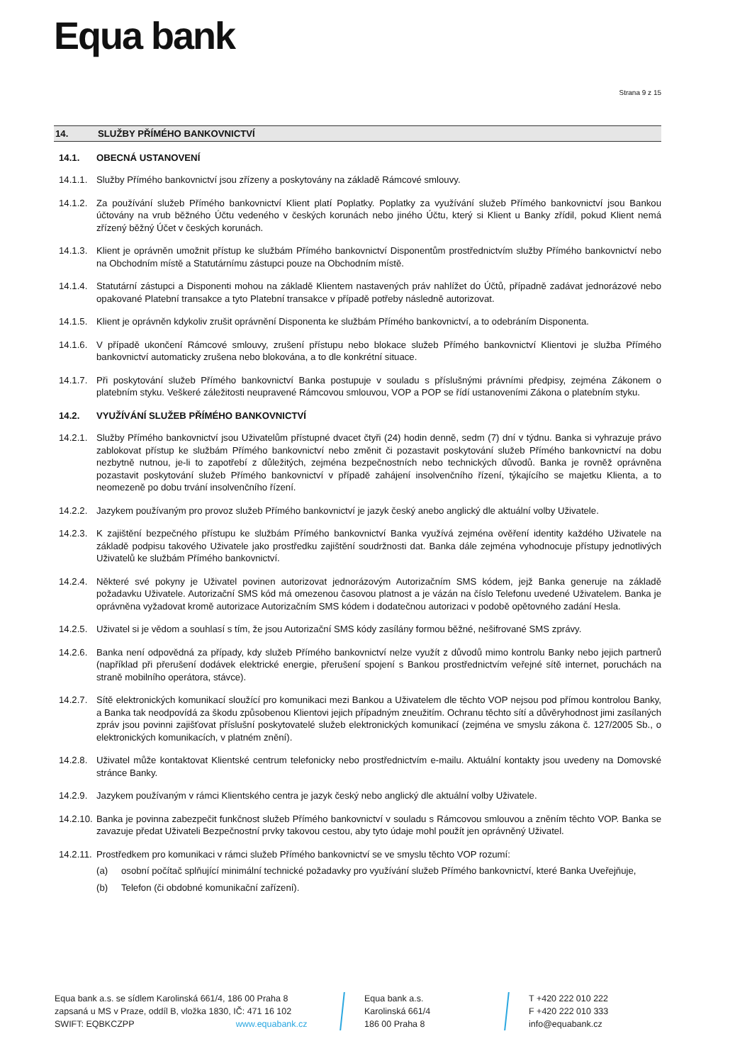Equa bank
Strana 9 z 15
14. SLUŽBY PŘÍMÉHO BANKOVNICTVÍ
14.1. OBECNÁ USTANOVENÍ
14.1.1.
Služby Přímého bankovnictví jsou zřízeny a poskytovány na základě Rámcové smlouvy.
14.1.2.
Za používání služeb Přímého bankovnictví Klient platí Poplatky. Poplatky za využívání služeb Přímého bankovnictví jsou Bankou účtovány na vrub běžného Účtu vedeného v českých korunách nebo jiného Účtu, který si Klient u Banky zřídil, pokud Klient nemá zřízený běžný Účet v českých korunách.
14.1.3.
Klient je oprávněn umožnit přístup ke službám Přímého bankovnictví Disponentům prostřednictvím služby Přímého bankovnictví nebo na Obchodním místě a Statutárnímu zástupci pouze na Obchodním místě.
14.1.4.
Statutární zástupci a Disponenti mohou na základě Klientem nastavených práv nahlížet do Účtů, případně zadávat jednorázové nebo opakované Platební transakce a tyto Platební transakce v případě potřeby následně autorizovat.
14.1.5.
Klient je oprávněn kdykoliv zrušit oprávnění Disponenta ke službám Přímého bankovnictví, a to odebráním Disponenta.
14.1.6.
V případě ukončení Rámcové smlouvy, zrušení přístupu nebo blokace služeb Přímého bankovnictví Klientovi je služba Přímého bankovnictví automaticky zrušena nebo blokována, a to dle konkrétní situace.
14.1.7.
Při poskytování služeb Přímého bankovnictví Banka postupuje v souladu s příslušnými právními předpisy, zejména Zákonem o platebním styku. Veškeré záležitosti neupravené Rámcovou smlouvou, VOP a POP se řídí ustanoveními Zákona o platebním styku.
14.2. VYUŽÍVÁNÍ SLUŽEB PŘÍMÉHO BANKOVNICTVÍ
14.2.1.
Služby Přímého bankovnictví jsou Uživatelům přístupné dvacet čtyři (24) hodin denně, sedm (7) dní v týdnu. Banka si vyhrazuje právo zablokovat přístup ke službám Přímého bankovnictví nebo změnit či pozastavit poskytování služeb Přímého bankovnictví na dobu nezbytně nutnou, je-li to zapotřebí z důležitých, zejména bezpečnostních nebo technických důvodů. Banka je rovněž oprávněna pozastavit poskytování služeb Přímého bankovnictví v případě zahájení insolvenčního řízení, týkajícího se majetku Klienta, a to neomezeně po dobu trvání insolvenčního řízení.
14.2.2.
Jazykem používaným pro provoz služeb Přímého bankovnictví je jazyk český anebo anglický dle aktuální volby Uživatele.
14.2.3.
K zajištění bezpečného přístupu ke službám Přímého bankovnictví Banka využívá zejména ověření identity každého Uživatele na základě podpisu takového Uživatele jako prostředku zajištění soudržnosti dat. Banka dále zejména vyhodnocuje přístupy jednotlivých Uživatelů ke službám Přímého bankovnictví.
14.2.4.
Některé své pokyny je Uživatel povinen autorizovat jednorázovým Autorizačním SMS kódem, jejž Banka generuje na základě požadavku Uživatele. Autorizační SMS kód má omezenou časovou platnost a je vázán na číslo Telefonu uvedené Uživatelem. Banka je oprávněna vyžadovat kromě autorizace Autorizačním SMS kódem i dodatečnou autorizaci v podobě opětovného zadání Hesla.
14.2.5.
Uživatel si je vědom a souhlasí s tím, že jsou Autorizační SMS kódy zasílány formou běžné, nešifrované SMS zprávy.
14.2.6.
Banka není odpovědná za případy, kdy služeb Přímého bankovnictví nelze využít z důvodů mimo kontrolu Banky nebo jejich partnerů (například při přerušení dodávek elektrické energie, přerušení spojení s Bankou prostřednictvím veřejné sítě internet, poruchách na straně mobilního operátora, stávce).
14.2.7.
Sítě elektronických komunikací sloužící pro komunikaci mezi Bankou a Uživatelem dle těchto VOP nejsou pod přímou kontrolou Banky, a Banka tak neodpovídá za škodu způsobenou Klientovi jejich případným zneužitím. Ochranu těchto sítí a důvěryhodnost jimi zasílaných zpráv jsou povinni zajišťovat příslušní poskytovatelé služeb elektronických komunikací (zejména ve smyslu zákona č. 127/2005 Sb., o elektronických komunikacích, v platném znění).
14.2.8.
Uživatel může kontaktovat Klientské centrum telefonicky nebo prostřednictvím e-mailu. Aktuální kontakty jsou uvedeny na Domovské stránce Banky.
14.2.9.
Jazykem používaným v rámci Klientského centra je jazyk český nebo anglický dle aktuální volby Uživatele.
14.2.10.
Banka je povinna zabezpečit funkčnost služeb Přímého bankovnictví v souladu s Rámcovou smlouvou a zněním těchto VOP. Banka se zavazuje předat Uživateli Bezpečnostní prvky takovou cestou, aby tyto údaje mohl použít jen oprávněný Uživatel.
14.2.11.
Prostředkem pro komunikaci v rámci služeb Přímého bankovnictví se ve smyslu těchto VOP rozumí:
(a) osobní počítač splňující minimální technické požadavky pro využívání služeb Přímého bankovnictví, které Banka Uveřejňuje,
(b) Telefon (či obdobné komunikační zařízení).
Equa bank a.s. se sídlem Karolinská 661/4, 186 00 Praha 8
zapsaná u MS v Praze, oddíl B, vložka 1830, IČ: 471 16 102
SWIFT: EQBKCZPP www.equabank.cz
Equa bank a.s.
Karolinská 661/4
186 00 Praha 8
T +420 222 010 222
F +420 222 010 333
info@equabank.cz